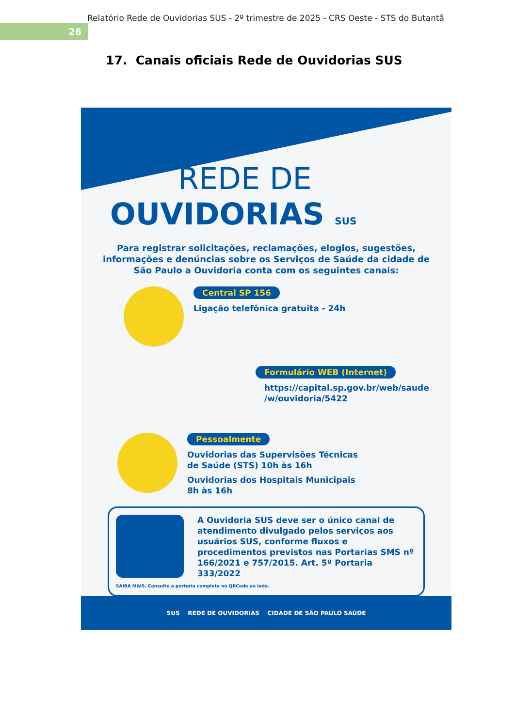Relatório Rede de Ouvidorias SUS - 2º trimestre de 2025 - CRS Oeste - STS do Butantã
26
17. Canais oficiais Rede de Ouvidorias SUS
REDE DE
OUVIDORIAS SUS
Para registrar solicitações, reclamações, elogios, sugestões, informações e denúncias sobre os Serviços de Saúde da cidade de São Paulo a Ouvidoria conta com os seguintes canais:
Central SP 156
Ligação telefônica gratuita - 24h
Formulário WEB (Internet)
https://capital.sp.gov.br/web/saude
/w/ouvidoria/5422
Pessoalmente
Ouvidorias das Supervisões Técnicas
de Saúde (STS) 10h às 16h
Ouvidorias dos Hospitais Municipais
8h às 16h
A Ouvidoria SUS deve ser o único canal de atendimento divulgado pelos serviços aos usuários SUS, conforme fluxos e procedimentos previstos nas Portarias SMS nº 166/2021 e 757/2015. Art. 5º Portaria 333/2022
SAIBA MAIS. Consulte a portaria completa no QRCode ao lado.
SUS REDE DE OUVIDORIAS CIDADE DE SÃO PAULO SAÚDE